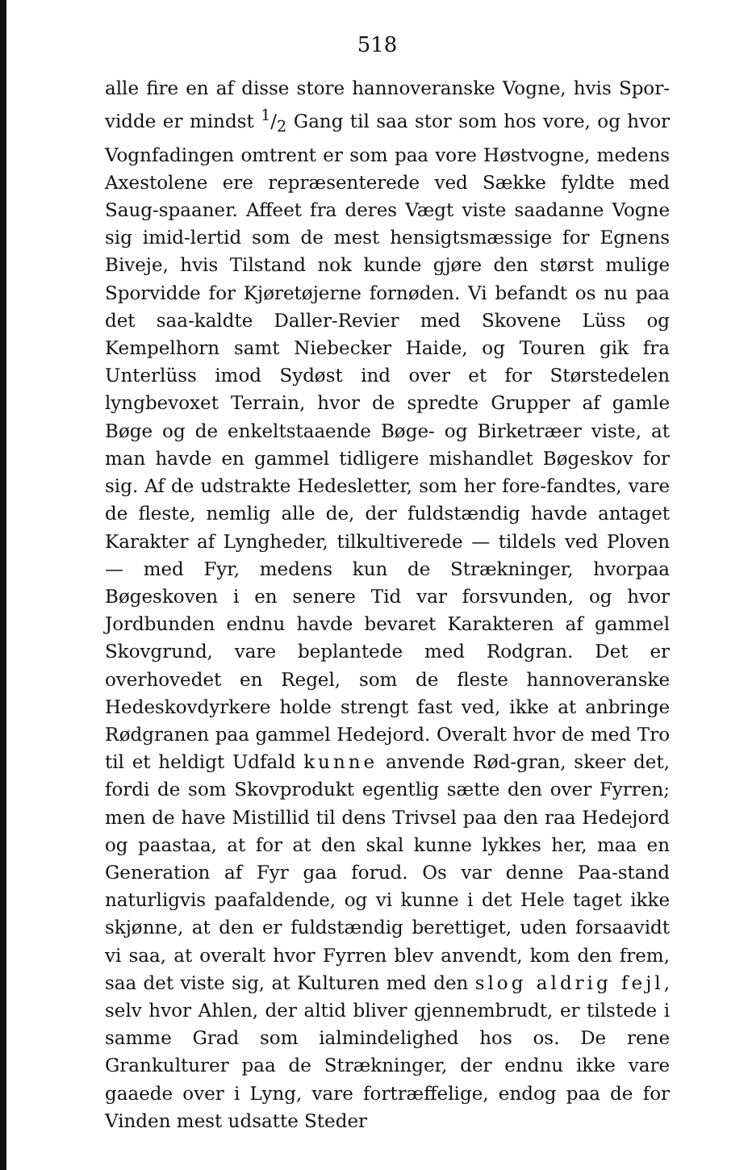518
alle fire en af disse store hannoveranske Vogne, hvis Spor-vidde er mindst 1/2 Gang til saa stor som hos vore, og hvor Vognfadingen omtrent er som paa vore Høstvogne, medens Axestolene ere repræsenterede ved Sække fyldte med Saug-spaaner. Affeet fra deres Vægt viste saadanne Vogne sig imid-lertid som de mest hensigtsmæssige for Egnens Biveje, hvis Tilstand nok kunde gjøre den størst mulige Sporvidde for Kjøretøjerne fornøden. Vi befandt os nu paa det saa-kaldte Daller-Revier med Skovene Lüss og Kempelhorn samt Niebecker Haide, og Touren gik fra Unterlüss imod Sydøst ind over et for Størstedelen lyngbevoxet Terrain, hvor de spredte Grupper af gamle Bøge og de enkeltstaaende Bøge- og Birketræer viste, at man havde en gammel tidligere mishandlet Bøgeskov for sig. Af de udstrakte Hedesletter, som her fore-fandtes, vare de fleste, nemlig alle de, der fuldstændig havde antaget Karakter af Lyngheder, tilkultiverede — tildels ved Ploven — med Fyr, medens kun de Strækninger, hvorpaa Bøgeskoven i en senere Tid var forsvunden, og hvor Jordbunden endnu havde bevaret Karakteren af gammel Skovgrund, vare beplantede med Rodgran. Det er overhovedet en Regel, som de fleste hannoveranske Hedeskovdyrkere holde strengt fast ved, ikke at anbringe Rødgranen paa gammel Hedejord. Overalt hvor de med Tro til et heldigt Udfald kunne anvende Rød-gran, skeer det, fordi de som Skovprodukt egentlig sætte den over Fyrren; men de have Mistillid til dens Trivsel paa den raa Hedejord og paastaa, at for at den skal kunne lykkes her, maa en Generation af Fyr gaa forud. Os var denne Paa-stand naturligvis paafaldende, og vi kunne i det Hele taget ikke skjønne, at den er fuldstændig berettiget, uden forsaavidt vi saa, at overalt hvor Fyrren blev anvendt, kom den frem, saa det viste sig, at Kulturen med den slog aldrig fejl, selv hvor Ahlen, der altid bliver gjennembrudt, er tilstede i samme Grad som ialmindelighed hos os. De rene Grankulturer paa de Strækninger, der endnu ikke vare gaaede over i Lyng, vare fortræffelige, endog paa de for Vinden mest udsatte Steder